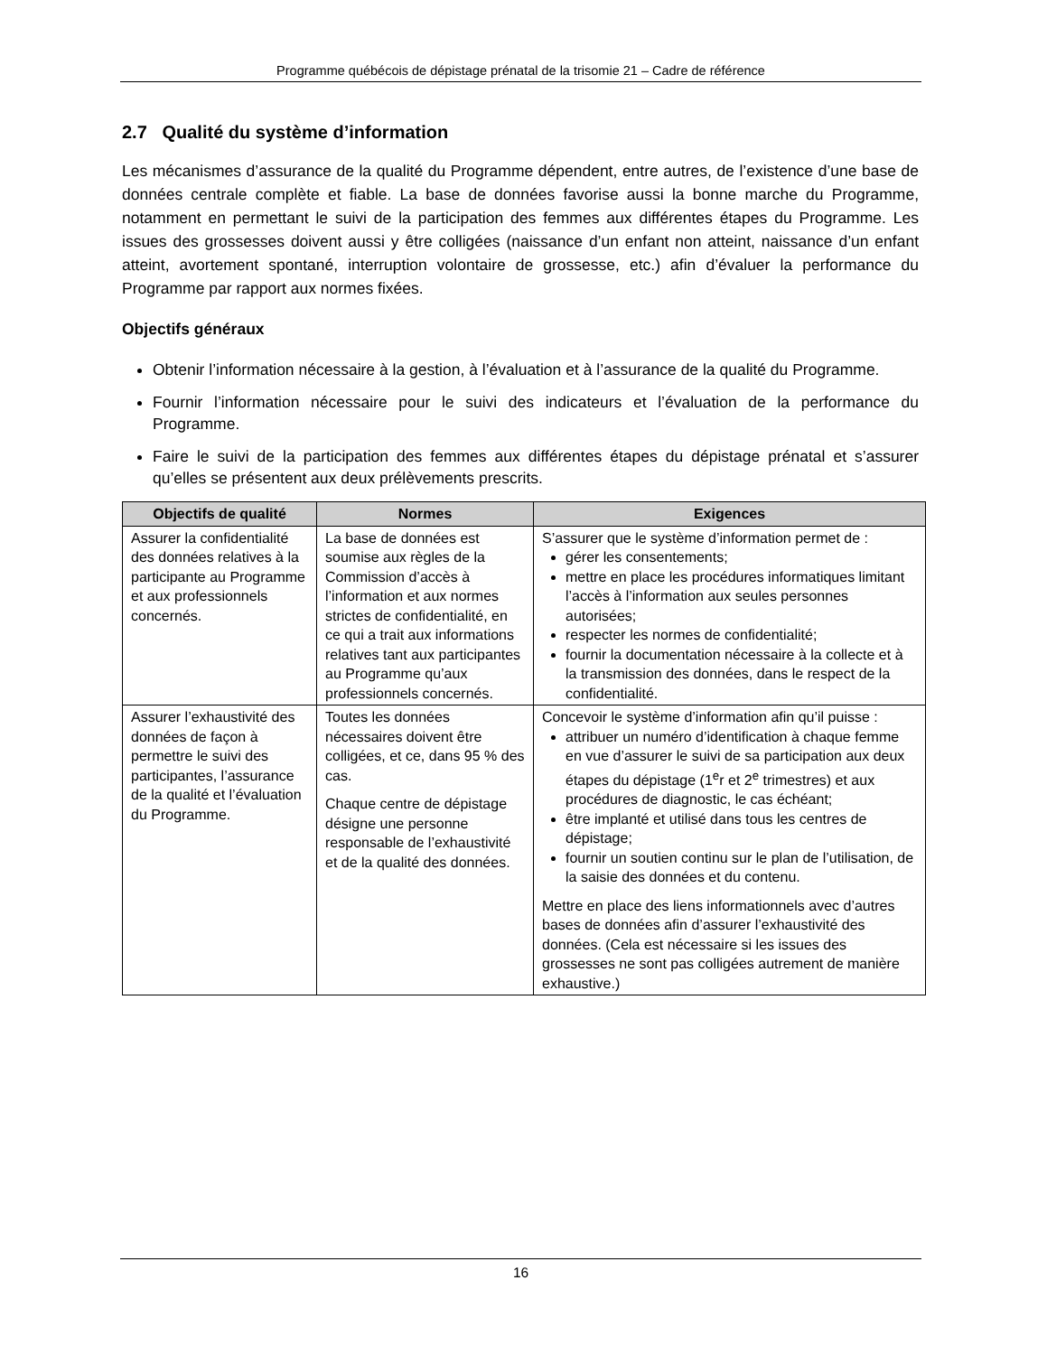Programme québécois de dépistage prénatal de la trisomie 21 – Cadre de référence
2.7 Qualité du système d’information
Les mécanismes d’assurance de la qualité du Programme dépendent, entre autres, de l’existence d’une base de données centrale complète et fiable. La base de données favorise aussi la bonne marche du Programme, notamment en permettant le suivi de la participation des femmes aux différentes étapes du Programme. Les issues des grossesses doivent aussi y être colligées (naissance d’un enfant non atteint, naissance d’un enfant atteint, avortement spontané, interruption volontaire de grossesse, etc.) afin d’évaluer la performance du Programme par rapport aux normes fixées.
Objectifs généraux
Obtenir l’information nécessaire à la gestion, à l’évaluation et à l’assurance de la qualité du Programme.
Fournir l’information nécessaire pour le suivi des indicateurs et l’évaluation de la performance du Programme.
Faire le suivi de la participation des femmes aux différentes étapes du dépistage prénatal et s’assurer qu’elles se présentent aux deux prélèvements prescrits.
| Objectifs de qualité | Normes | Exigences |
| --- | --- | --- |
| Assurer la confidentialité des données relatives à la participante au Programme et aux professionnels concernés. | La base de données est soumise aux règles de la Commission d’accès à l’information et aux normes strictes de confidentialité, en ce qui a trait aux informations relatives tant aux participantes au Programme qu’aux professionnels concernés. | S’assurer que le système d’information permet de : gérer les consentements; mettre en place les procédures informatiques limitant l’accès à l’information aux seules personnes autorisées; respecter les normes de confidentialité; fournir la documentation nécessaire à la collecte et à la transmission des données, dans le respect de la confidentialité. |
| Assurer l’exhaustivité des données de façon à permettre le suivi des participantes, l’assurance de la qualité et l’évaluation du Programme. | Toutes les données nécessaires doivent être colligées, et ce, dans 95 % des cas. Chaque centre de dépistage désigne une personne responsable de l’exhaustivité et de la qualité des données. | Concevoir le système d’information afin qu’il puisse : attribuer un numéro d’identification à chaque femme en vue d’assurer le suivi de sa participation aux deux étapes du dépistage (1<sup>e</sup>r et 2<sup>e</sup> trimestres) et aux procédures de diagnostic, le cas échéant; être implanté et utilisé dans tous les centres de dépistage; fournir un soutien continu sur le plan de l’utilisation, de la saisie des données et du contenu. Mettre en place des liens informationnels avec d’autres bases de données afin d’assurer l’exhaustivité des données. (Cela est nécessaire si les issues des grossesses ne sont pas colligées autrement de manière exhaustive.) |
16